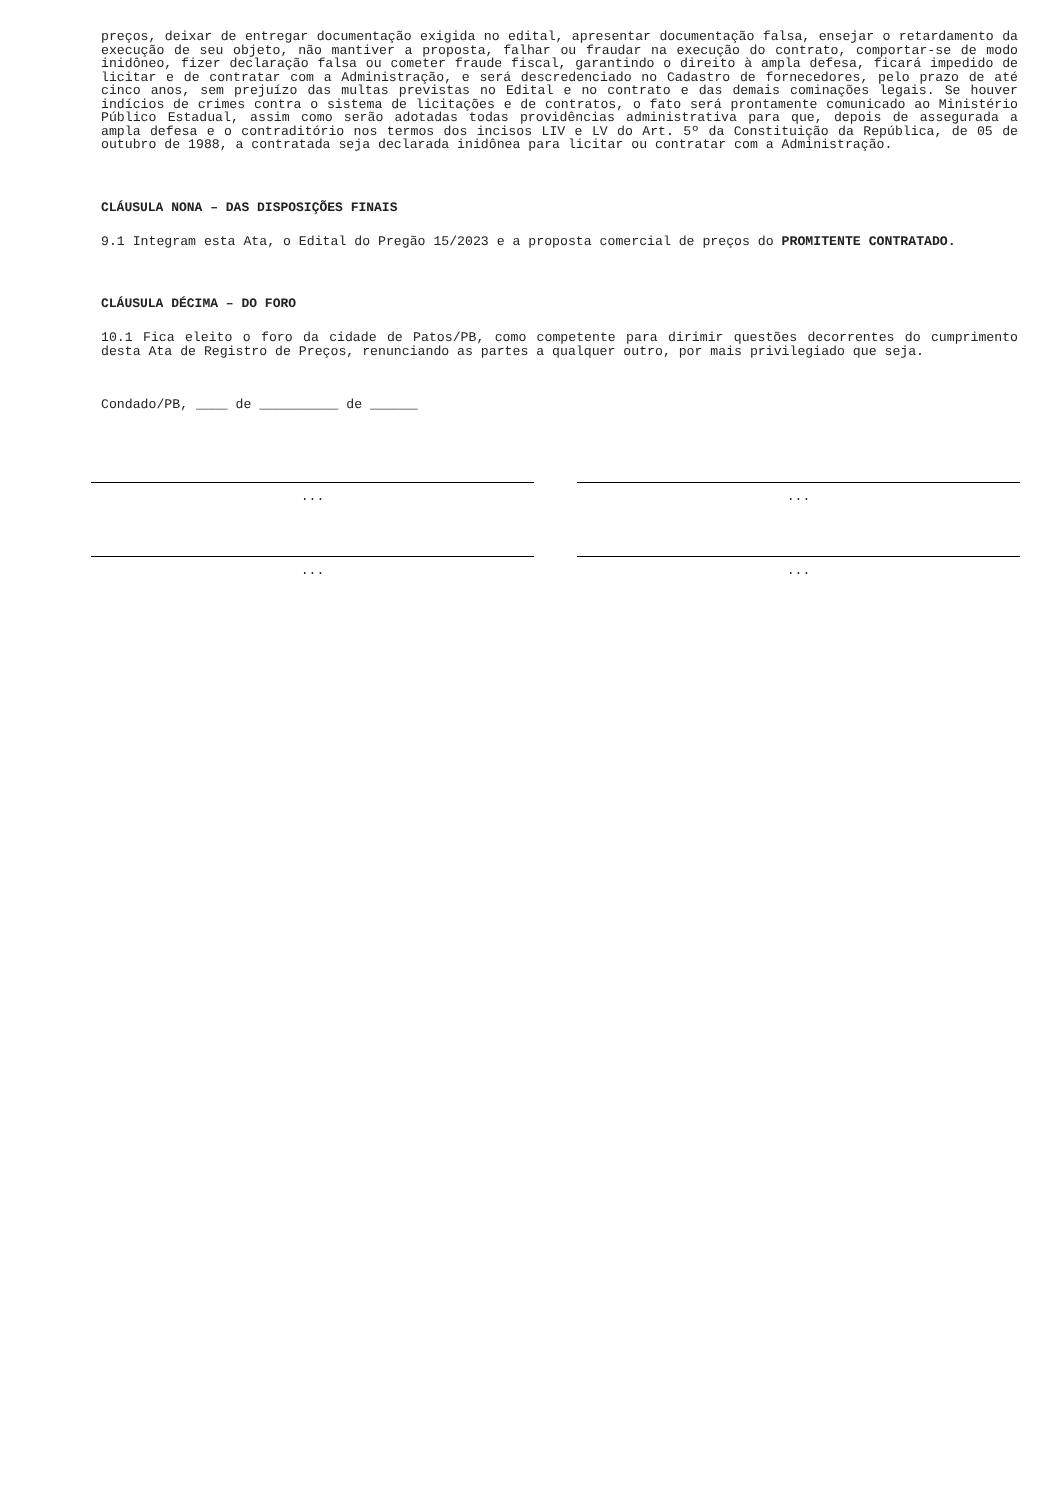preços, deixar de entregar documentação exigida no edital, apresentar documentação falsa, ensejar o retardamento da execução de seu objeto, não mantiver a proposta, falhar ou fraudar na execução do contrato, comportar-se de modo inidôneo, fizer declaração falsa ou cometer fraude fiscal, garantindo o direito à ampla defesa, ficará impedido de licitar e de contratar com a Administração, e será descredenciado no Cadastro de fornecedores, pelo prazo de até cinco anos, sem prejuízo das multas previstas no Edital e no contrato e das demais cominações legais. Se houver indícios de crimes contra o sistema de licitações e de contratos, o fato será prontamente comunicado ao Ministério Público Estadual, assim como serão adotadas todas providências administrativa para que, depois de assegurada a ampla defesa e o contraditório nos termos dos incisos LIV e LV do Art. 5º da Constituição da República, de 05 de outubro de 1988, a contratada seja declarada inidônea para licitar ou contratar com a Administração.
CLÁUSULA NONA – DAS DISPOSIÇÕES FINAIS
9.1 Integram esta Ata, o Edital do Pregão 15/2023 e a proposta comercial de preços do PROMITENTE CONTRATADO.
CLÁUSULA DÉCIMA – DO FORO
10.1 Fica eleito o foro da cidade de Patos/PB, como competente para dirimir questões decorrentes do cumprimento desta Ata de Registro de Preços, renunciando as partes a qualquer outro, por mais privilegiado que seja.
Condado/PB, ____ de __________ de ______
... ...
... ...